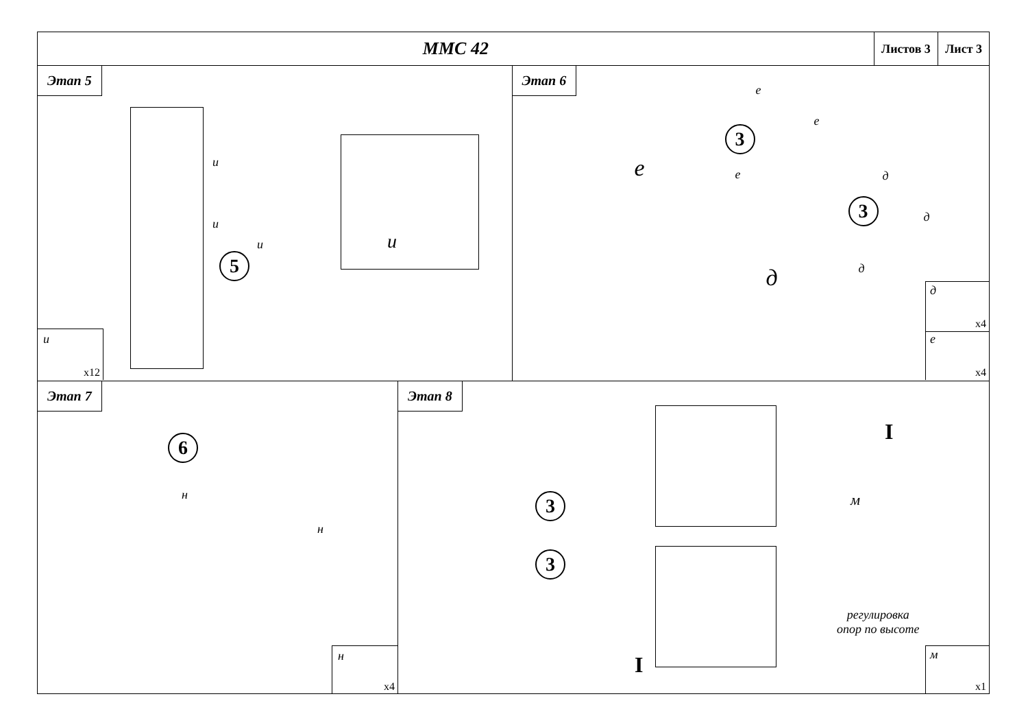ММС 42
Листов 3 Лист 3
Этап 5
5
и
и
и и
и
x12
Этап 6
3
3
е
е
е
е д
д
д
д д
x4
е
x4
Этап 7
6
н
н
н
x4
Этап 8
3
3
I
I
м
регулировка
опор по высоте
м
x1